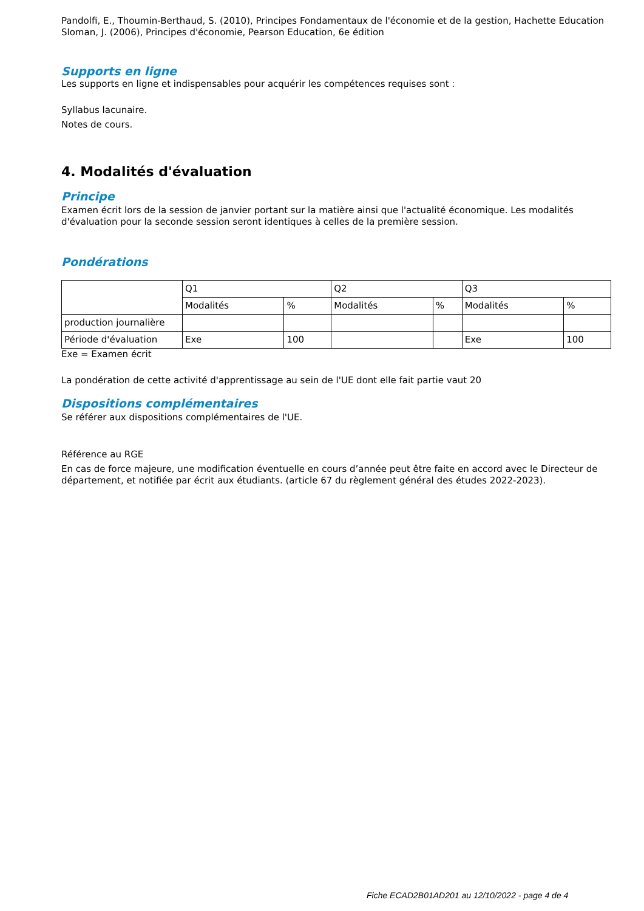Pandolfi, E., Thoumin-Berthaud, S. (2010), Principes Fondamentaux de l'économie et de la gestion, Hachette Education
Sloman, J. (2006), Principes d'économie, Pearson Education, 6e édition
Supports en ligne
Les supports en ligne et indispensables pour acquérir les compétences requises sont :
Syllabus lacunaire.
Notes de cours.
4. Modalités d'évaluation
Principe
Examen écrit lors de la session de janvier portant sur la matière ainsi que l'actualité économique. Les modalités d'évaluation pour la seconde session seront identiques à celles de la première session.
Pondérations
| | Q1 | | Q2 | | Q3 | |
| | Modalités | % | Modalités | % | Modalités | % |
| production journalière | | | | | | |
| Période d'évaluation | Exe | 100 | | | Exe | 100 |
Exe = Examen écrit
La pondération de cette activité d'apprentissage au sein de l'UE dont elle fait partie vaut 20
Dispositions complémentaires
Se référer aux dispositions complémentaires de l'UE.
Référence au RGE
En cas de force majeure, une modification éventuelle en cours d’année peut être faite en accord avec le Directeur de département, et notifiée par écrit aux étudiants. (article 67 du règlement général des études 2022-2023).
Fiche ECAD2B01AD201 au 12/10/2022 - page 4 de 4